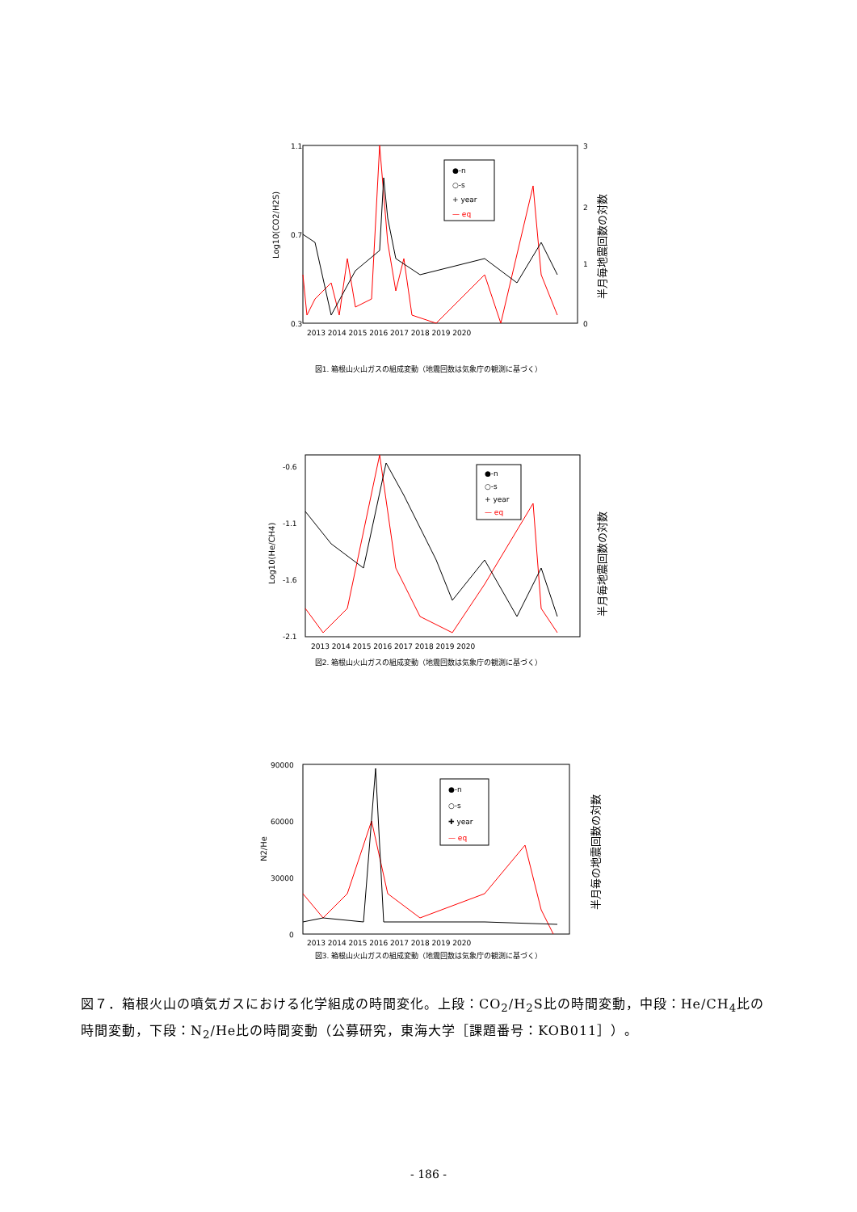1.1
0.7
0.3
3
2
1
0
Log10(CO2/H2S)
半月毎地震回数の対数
●-n
○-s
+ year
— eq
2013 2014 2015 2016 2017 2018 2019 2020
図1. 箱根山火山ガスの組成変動（地震回数は気象庁の観測に基づく）
-0.6
-1.1
-1.6
-2.1
Log10(He/CH4)
半月毎地震回数の対数
●-n
○-s
+ year
— eq
2013 2014 2015 2016 2017 2018 2019 2020
図2. 箱根山火山ガスの組成変動（地震回数は気象庁の観測に基づく）
90000
60000
30000
0
N2/He
半月毎の地震回数の対数
●-n
○-s
✚ year
— eq
2013 2014 2015 2016 2017 2018 2019 2020
図3. 箱根山火山ガスの組成変動（地震回数は気象庁の観測に基づく）
図７．箱根火山の噴気ガスにおける化学組成の時間変化。上段：CO<sub>2</sub>/H<sub>2</sub>S比の時間変動，中段：He/CH<sub>4</sub>比の時間変動，下段：N<sub>2</sub>/He比の時間変動（公募研究，東海大学［課題番号：KOB011］）。
- 186 -